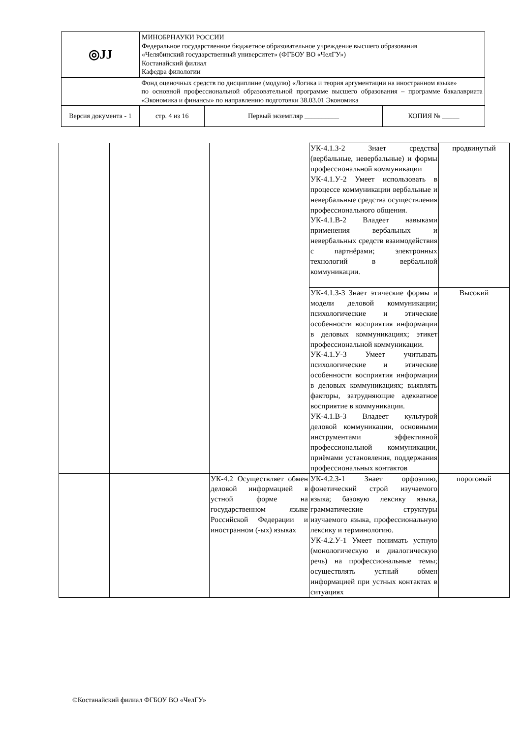| ◎ЈЈ | МИНОБРНАУКИ РОССИИ Федеральное государственное бюджетное образовательное учреждение высшего образования «Челябинский государственный университет» (ФГБОУ ВО «ЧелГУ») Костанайский филиал Кафедра филологии | | | |
| | Фонд оценочных средств по дисциплине (модулю) «Логика и теория аргументации на иностранном языке» по основной профессиональной образовательной программе высшего образования – программе бакалавриата «Экономика и финансы» по направлению подготовки 38.03.01 Экономика | | | |
| Версия документа - 1 | | стр. 4 из 16 | Первый экземпляр __________ | КОПИЯ № _____ |
| | | | УК-4.1.З-2 Знает средства (вербальные, невербальные) и формы профессиональной коммуникации УК-4.1.У-2 Умеет использовать в процессе коммуникации вербальные и невербальные средства осуществления профессионального общения. УК-4.1.В-2 Владеет навыками применения вербальных и невербальных средств взаимодействия с партнёрами; электронных технологий в вербальной коммуникации. | продвинутый |
| | | | УК-4.1.З-3 Знает этические формы и модели деловой коммуникации; психологические и этические особенности восприятия информации в деловых коммуникациях; этикет профессиональной коммуникации. УК-4.1.У-3 Умеет учитывать психологические и этические особенности восприятия информации в деловых коммуникациях; выявлять факторы, затрудняющие адекватное восприятие в коммуникации. УК-4.1.В-3 Владеет культурой деловой коммуникации, основными инструментами эффективной профессиональной коммуникации, приёмами установления, поддержания профессиональных контактов | Высокий |
| | | УК-4.2 Осуществляет обмен деловой информацией в устной форме на государственном языке Российской Федерации и иностранном (-ых) языках | УК-4.2.З-1 Знает орфоэпию, фонетический строй изучаемого языка; базовую лексику языка, грамматические структуры изучаемого языка, профессиональную лексику и терминологию. УК-4.2.У-1 Умеет понимать устную (монологическую и диалогическую речь) на профессиональные темы; осуществлять устный обмен информацией при устных контактах в ситуациях | пороговый |
©Костанайский филиал ФГБОУ ВО «ЧелГУ»